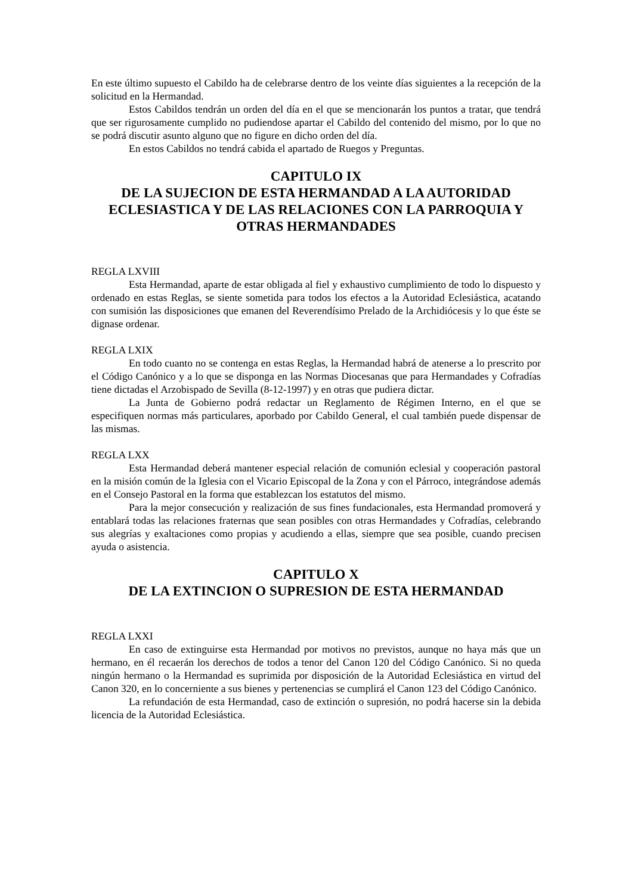En este último supuesto el Cabildo ha de celebrarse dentro de los veinte días siguientes a la recepción de la solicitud en la Hermandad.
Estos Cabildos tendrán un orden del día en el que se mencionarán los puntos a tratar, que tendrá que ser rigurosamente cumplido no pudiendose apartar el Cabildo del contenido del mismo, por lo que no se podrá discutir asunto alguno que no figure en dicho orden del día.
En estos Cabildos no tendrá cabida el apartado de Ruegos y Preguntas.
CAPITULO IX
DE LA SUJECION DE ESTA HERMANDAD A LA AUTORIDAD ECLESIASTICA Y DE LAS RELACIONES CON LA PARROQUIA Y OTRAS HERMANDADES
REGLA LXVIII
Esta Hermandad, aparte de estar obligada al fiel y exhaustivo cumplimiento de todo lo dispuesto y ordenado en estas Reglas, se siente sometida para todos los efectos a la Autoridad Eclesiástica, acatando con sumisión las disposiciones que emanen del Reverendísimo Prelado de la Archidiócesis y lo que éste se dignase ordenar.
REGLA LXIX
En todo cuanto no se contenga en estas Reglas, la Hermandad habrá de atenerse a lo prescrito por el Código Canónico y a lo que se disponga en las Normas Diocesanas que para Hermandades y Cofradías tiene dictadas el Arzobispado de Sevilla (8-12-1997) y en otras que pudiera dictar.
La Junta de Gobierno podrá redactar un Reglamento de Régimen Interno, en el que se especifiquen normas más particulares, aporbado por Cabildo General, el cual también puede dispensar de las mismas.
REGLA LXX
Esta Hermandad deberá mantener especial relación de comunión eclesial y cooperación pastoral en la misión común de la Iglesia con el Vicario Episcopal de la Zona y con el Párroco, integrándose además en el Consejo Pastoral en la forma que establezcan los estatutos del mismo.
Para la mejor consecución y realización de sus fines fundacionales, esta Hermandad promoverá y entablará todas las relaciones fraternas que sean posibles con otras Hermandades y Cofradías, celebrando sus alegrías y exaltaciones como propias y acudiendo a ellas, siempre que sea posible, cuando precisen ayuda o asistencia.
CAPITULO X
DE LA EXTINCION O SUPRESION DE ESTA HERMANDAD
REGLA LXXI
En caso de extinguirse esta Hermandad por motivos no previstos, aunque no haya más que un hermano, en él recaerán los derechos de todos a tenor del Canon 120 del Código Canónico. Si no queda ningún hermano o la Hermandad es suprimida por disposición de la Autoridad Eclesiástica en virtud del Canon 320, en lo concerniente a sus bienes y pertenencias se cumplirá el Canon 123 del Código Canónico.
La refundación de esta Hermandad, caso de extinción o supresión, no podrá hacerse sin la debida licencia de la Autoridad Eclesiástica.